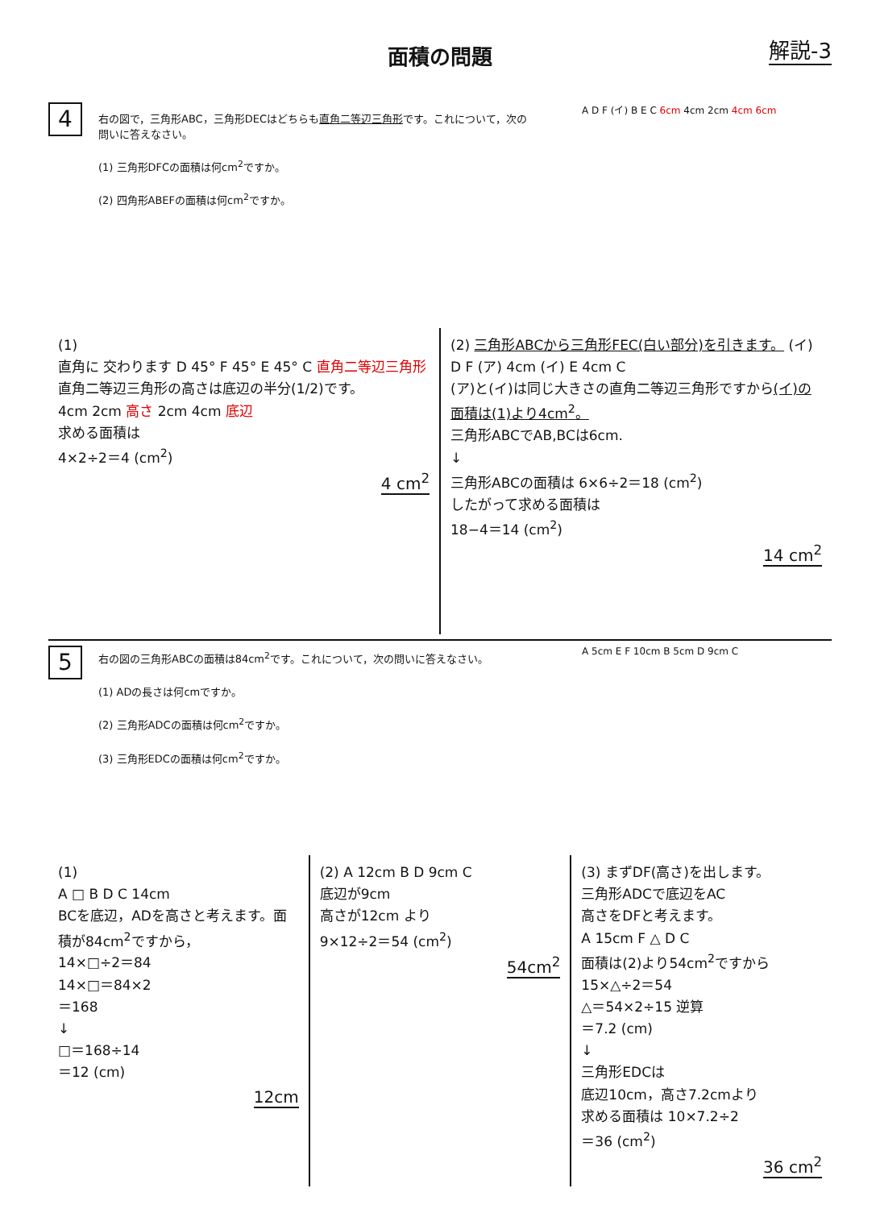面積の問題
解説-3
4
右の図で，三角形ABC，三角形DECはどちらも直角二等辺三角形です。これについて，次の問いに答えなさい。
(1) 三角形DFCの面積は何cm<sup>2</sup>ですか。
(2) 四角形ABEFの面積は何cm<sup>2</sup>ですか。
A D F (イ) B E C 6cm 4cm 2cm 4cm 6cm
(1)
直角に 交わります D 45° F 45° E 45° C 直角二等辺三角形
直角二等辺三角形の高さは底辺の半分(1/2)です。
4cm 2cm 高さ 2cm 4cm 底辺
求める面積は
4×2÷2＝4 (cm<sup>2</sup>)
4 cm<sup>2</sup>
(2) 三角形ABCから三角形FEC(白い部分)を引きます。 (イ)
D F (ア) 4cm (イ) E 4cm C
(ア)と(イ)は同じ大きさの直角二等辺三角形ですから(イ)の面積は(1)より4cm<sup>2</sup>。
三角形ABCでAB,BCは6cm.
↓
三角形ABCの面積は 6×6÷2＝18 (cm<sup>2</sup>)
したがって求める面積は
18−4＝14 (cm<sup>2</sup>)
14 cm<sup>2</sup>
5
右の図の三角形ABCの面積は84cm<sup>2</sup>です。これについて，次の問いに答えなさい。
(1) ADの長さは何cmですか。
(2) 三角形ADCの面積は何cm<sup>2</sup>ですか。
(3) 三角形EDCの面積は何cm<sup>2</sup>ですか。
A 5cm E F 10cm B 5cm D 9cm C
(1)
A □ B D C 14cm
BCを底辺，ADを高さと考えます。面積が84cm<sup>2</sup>ですから，
14×□÷2＝84
14×□＝84×2
＝168
↓
□＝168÷14
＝12 (cm)
12cm
(2) A 12cm B D 9cm C
底辺が9cm
高さが12cm より
9×12÷2＝54 (cm<sup>2</sup>)
54cm<sup>2</sup>
(3) まずDF(高さ)を出します。
三角形ADCで底辺をAC
高さをDFと考えます。
A 15cm F △ D C
面積は(2)より54cm<sup>2</sup>ですから
15×△÷2＝54
△＝54×2÷15 逆算
＝7.2 (cm)
↓
三角形EDCは
底辺10cm，高さ7.2cmより
求める面積は 10×7.2÷2
＝36 (cm<sup>2</sup>)
36 cm<sup>2</sup>